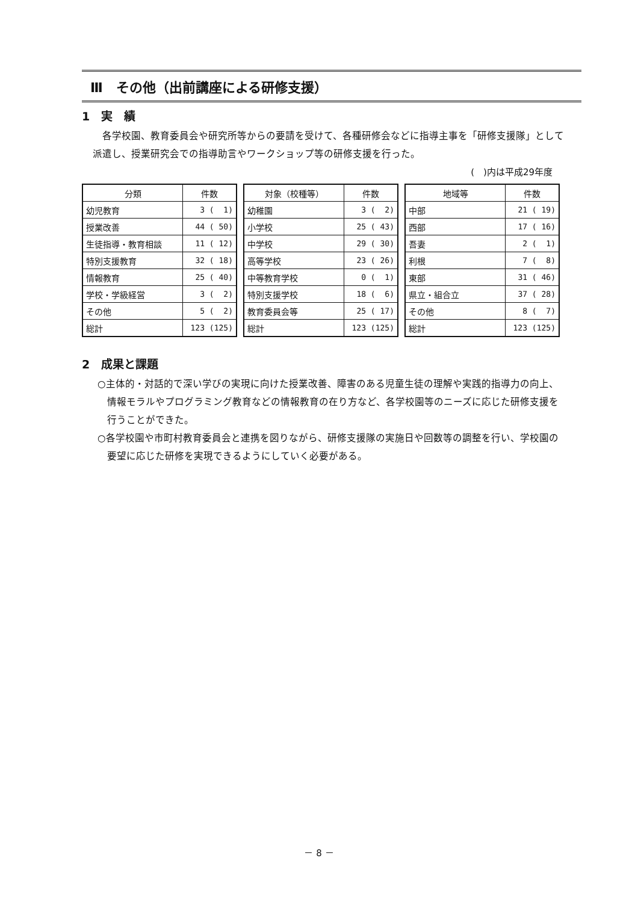Ⅲ　その他（出前講座による研修支援）
1　実　績
各学校園、教育委員会や研究所等からの要請を受けて、各種研修会などに指導主事を「研修支援隊」として派遣し、授業研究会での指導助言やワークショップ等の研修支援を行った。
(　)内は平成29年度
| 分類 | 件数 |
| --- | --- |
| 幼児教育 | 3 ( 1) |
| 授業改善 | 44 ( 50) |
| 生徒指導・教育相談 | 11 ( 12) |
| 特別支援教育 | 32 ( 18) |
| 情報教育 | 25 ( 40) |
| 学校・学級経営 | 3 ( 2) |
| その他 | 5 ( 2) |
| 総計 | 123 (125) |
| 対象（校種等） | 件数 |
| --- | --- |
| 幼稚園 | 3 ( 2) |
| 小学校 | 25 ( 43) |
| 中学校 | 29 ( 30) |
| 高等学校 | 23 ( 26) |
| 中等教育学校 | 0 ( 1) |
| 特別支援学校 | 18 ( 6) |
| 教育委員会等 | 25 ( 17) |
| 総計 | 123 (125) |
| 地域等 | 件数 |
| --- | --- |
| 中部 | 21 ( 19) |
| 西部 | 17 ( 16) |
| 吾妻 | 2 ( 1) |
| 利根 | 7 ( 8) |
| 東部 | 31 ( 46) |
| 県立・組合立 | 37 ( 28) |
| その他 | 8 ( 7) |
| 総計 | 123 (125) |
2　成果と課題
○主体的・対話的で深い学びの実現に向けた授業改善、障害のある児童生徒の理解や実践的指導力の向上、情報モラルやプログラミング教育などの情報教育の在り方など、各学校園等のニーズに応じた研修支援を行うことができた。
○各学校園や市町村教育委員会と連携を図りながら、研修支援隊の実施日や回数等の調整を行い、学校園の要望に応じた研修を実現できるようにしていく必要がある。
－ 8 －